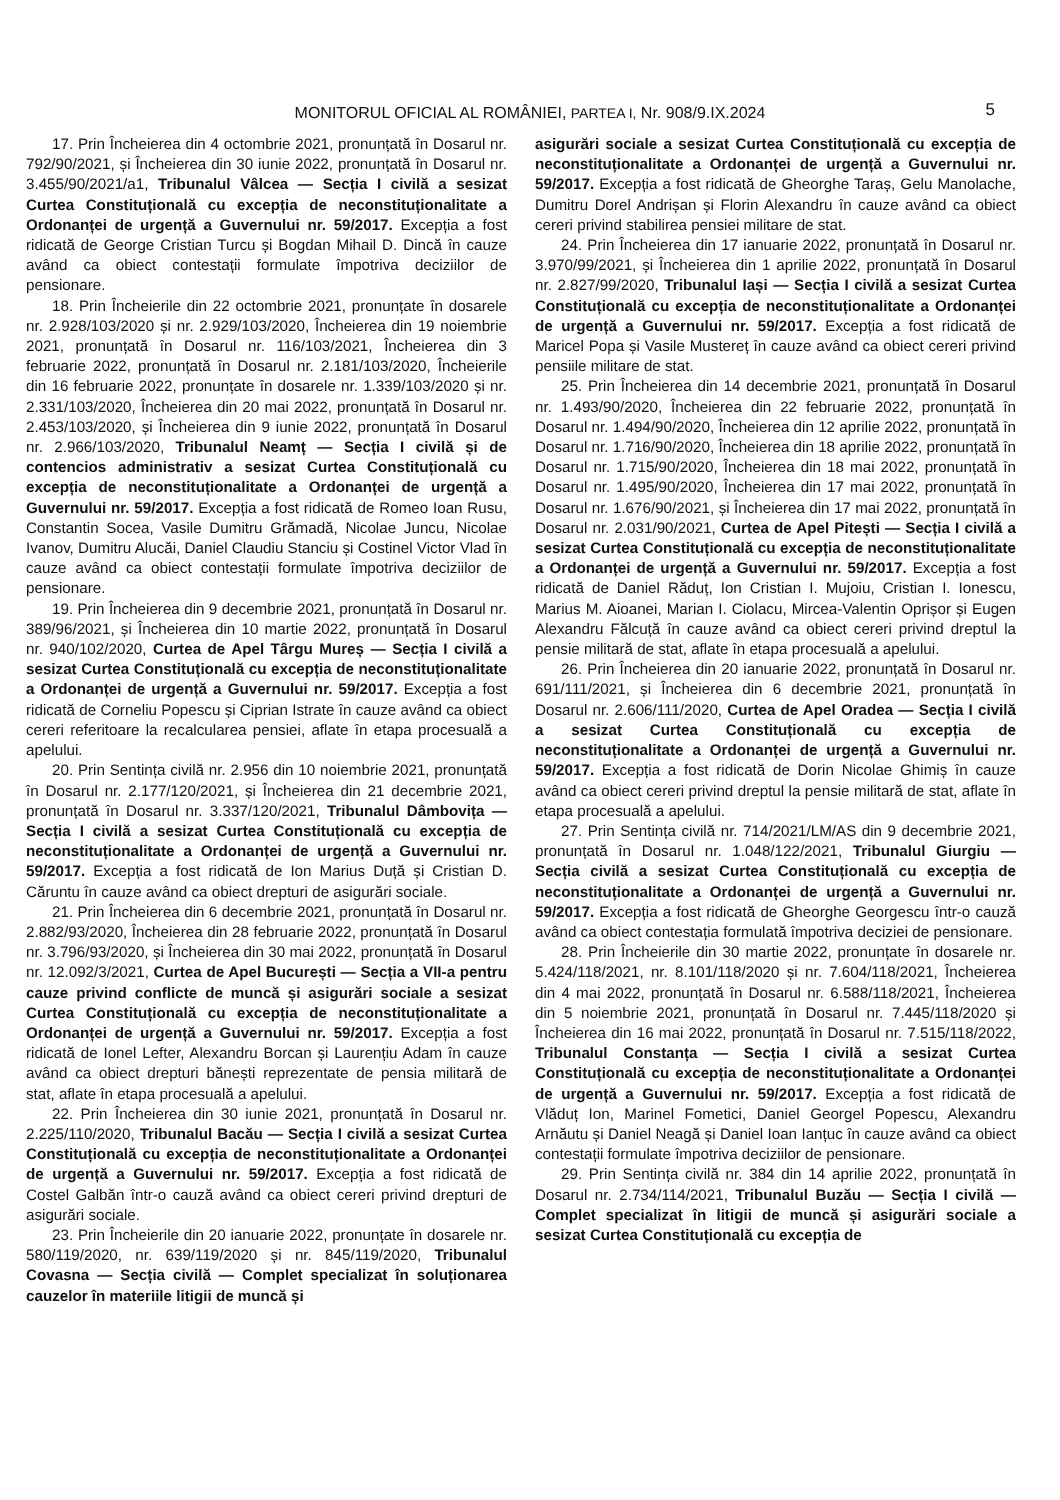MONITORUL OFICIAL AL ROMÂNIEI, PARTEA I, Nr. 908/9.IX.2024 5
17. Prin Încheierea din 4 octombrie 2021, pronunțată în Dosarul nr. 792/90/2021, și Încheierea din 30 iunie 2022, pronunțată în Dosarul nr. 3.455/90/2021/a1, Tribunalul Vâlcea — Secția I civilă a sesizat Curtea Constituțională cu excepția de neconstituționalitate a Ordonanței de urgență a Guvernului nr. 59/2017. Excepția a fost ridicată de George Cristian Turcu și Bogdan Mihail D. Dincă în cauze având ca obiect contestații formulate împotriva deciziilor de pensionare.
18. Prin Încheierile din 22 octombrie 2021, pronunțate în dosarele nr. 2.928/103/2020 și nr. 2.929/103/2020, Încheierea din 19 noiembrie 2021, pronunțată în Dosarul nr. 116/103/2021, Încheierea din 3 februarie 2022, pronunțată în Dosarul nr. 2.181/103/2020, Încheierile din 16 februarie 2022, pronunțate în dosarele nr. 1.339/103/2020 și nr. 2.331/103/2020, Încheierea din 20 mai 2022, pronunțată în Dosarul nr. 2.453/103/2020, și Încheierea din 9 iunie 2022, pronunțată în Dosarul nr. 2.966/103/2020, Tribunalul Neamț — Secția I civilă și de contencios administrativ a sesizat Curtea Constituțională cu excepția de neconstituționalitate a Ordonanței de urgență a Guvernului nr. 59/2017. Excepția a fost ridicată de Romeo Ioan Rusu, Constantin Socea, Vasile Dumitru Grămadă, Nicolae Juncu, Nicolae Ivanov, Dumitru Alucăi, Daniel Claudiu Stanciu și Costinel Victor Vlad în cauze având ca obiect contestații formulate împotriva deciziilor de pensionare.
19. Prin Încheierea din 9 decembrie 2021, pronunțată în Dosarul nr. 389/96/2021, și Încheierea din 10 martie 2022, pronunțată în Dosarul nr. 940/102/2020, Curtea de Apel Târgu Mureș — Secția I civilă a sesizat Curtea Constituțională cu excepția de neconstituționalitate a Ordonanței de urgență a Guvernului nr. 59/2017. Excepția a fost ridicată de Corneliu Popescu și Ciprian Istrate în cauze având ca obiect cereri referitoare la recalcularea pensiei, aflate în etapa procesuală a apelului.
20. Prin Sentința civilă nr. 2.956 din 10 noiembrie 2021, pronunțată în Dosarul nr. 2.177/120/2021, și Încheierea din 21 decembrie 2021, pronunțată în Dosarul nr. 3.337/120/2021, Tribunalul Dâmbovița — Secția I civilă a sesizat Curtea Constituțională cu excepția de neconstituționalitate a Ordonanței de urgență a Guvernului nr. 59/2017. Excepția a fost ridicată de Ion Marius Duță și Cristian D. Căruntu în cauze având ca obiect drepturi de asigurări sociale.
21. Prin Încheierea din 6 decembrie 2021, pronunțată în Dosarul nr. 2.882/93/2020, Încheierea din 28 februarie 2022, pronunțată în Dosarul nr. 3.796/93/2020, și Încheierea din 30 mai 2022, pronunțată în Dosarul nr. 12.092/3/2021, Curtea de Apel București — Secția a VII-a pentru cauze privind conflicte de muncă și asigurări sociale a sesizat Curtea Constituțională cu excepția de neconstituționalitate a Ordonanței de urgență a Guvernului nr. 59/2017. Excepția a fost ridicată de Ionel Lefter, Alexandru Borcan și Laurențiu Adam în cauze având ca obiect drepturi bănești reprezentate de pensia militară de stat, aflate în etapa procesuală a apelului.
22. Prin Încheierea din 30 iunie 2021, pronunțată în Dosarul nr. 2.225/110/2020, Tribunalul Bacău — Secția I civilă a sesizat Curtea Constituțională cu excepția de neconstituționalitate a Ordonanței de urgență a Guvernului nr. 59/2017. Excepția a fost ridicată de Costel Galbăn într-o cauză având ca obiect cereri privind drepturi de asigurări sociale.
23. Prin Încheierile din 20 ianuarie 2022, pronunțate în dosarele nr. 580/119/2020, nr. 639/119/2020 și nr. 845/119/2020, Tribunalul Covasna — Secția civilă — Complet specializat în soluționarea cauzelor în materiile litigii de muncă și
asigurări sociale a sesizat Curtea Constituțională cu excepția de neconstituționalitate a Ordonanței de urgență a Guvernului nr. 59/2017. Excepția a fost ridicată de Gheorghe Taraș, Gelu Manolache, Dumitru Dorel Andrișan și Florin Alexandru în cauze având ca obiect cereri privind stabilirea pensiei militare de stat.
24. Prin Încheierea din 17 ianuarie 2022, pronunțată în Dosarul nr. 3.970/99/2021, și Încheierea din 1 aprilie 2022, pronunțată în Dosarul nr. 2.827/99/2020, Tribunalul Iași — Secția I civilă a sesizat Curtea Constituțională cu excepția de neconstituționalitate a Ordonanței de urgență a Guvernului nr. 59/2017. Excepția a fost ridicată de Maricel Popa și Vasile Mustereț în cauze având ca obiect cereri privind pensiile militare de stat.
25. Prin Încheierea din 14 decembrie 2021, pronunțată în Dosarul nr. 1.493/90/2020, Încheierea din 22 februarie 2022, pronunțată în Dosarul nr. 1.494/90/2020, Încheierea din 12 aprilie 2022, pronunțată în Dosarul nr. 1.716/90/2020, Încheierea din 18 aprilie 2022, pronunțată în Dosarul nr. 1.715/90/2020, Încheierea din 18 mai 2022, pronunțată în Dosarul nr. 1.495/90/2020, Încheierea din 17 mai 2022, pronunțată în Dosarul nr. 1.676/90/2021, și Încheierea din 17 mai 2022, pronunțată în Dosarul nr. 2.031/90/2021, Curtea de Apel Pitești — Secția I civilă a sesizat Curtea Constituțională cu excepția de neconstituționalitate a Ordonanței de urgență a Guvernului nr. 59/2017. Excepția a fost ridicată de Daniel Răduț, Ion Cristian I. Mujoiu, Cristian I. Ionescu, Marius M. Aioanei, Marian I. Ciolacu, Mircea-Valentin Oprișor și Eugen Alexandru Fălcuță în cauze având ca obiect cereri privind dreptul la pensie militară de stat, aflate în etapa procesuală a apelului.
26. Prin Încheierea din 20 ianuarie 2022, pronunțată în Dosarul nr. 691/111/2021, și Încheierea din 6 decembrie 2021, pronunțată în Dosarul nr. 2.606/111/2020, Curtea de Apel Oradea — Secția I civilă a sesizat Curtea Constituțională cu excepția de neconstituționalitate a Ordonanței de urgență a Guvernului nr. 59/2017. Excepția a fost ridicată de Dorin Nicolae Ghimiș în cauze având ca obiect cereri privind dreptul la pensie militară de stat, aflate în etapa procesuală a apelului.
27. Prin Sentința civilă nr. 714/2021/LM/AS din 9 decembrie 2021, pronunțată în Dosarul nr. 1.048/122/2021, Tribunalul Giurgiu — Secția civilă a sesizat Curtea Constituțională cu excepția de neconstituționalitate a Ordonanței de urgență a Guvernului nr. 59/2017. Excepția a fost ridicată de Gheorghe Georgescu într-o cauză având ca obiect contestația formulată împotriva deciziei de pensionare.
28. Prin Încheierile din 30 martie 2022, pronunțate în dosarele nr. 5.424/118/2021, nr. 8.101/118/2020 și nr. 7.604/118/2021, Încheierea din 4 mai 2022, pronunțată în Dosarul nr. 6.588/118/2021, Încheierea din 5 noiembrie 2021, pronunțată în Dosarul nr. 7.445/118/2020 și Încheierea din 16 mai 2022, pronunțată în Dosarul nr. 7.515/118/2022, Tribunalul Constanța — Secția I civilă a sesizat Curtea Constituțională cu excepția de neconstituționalitate a Ordonanței de urgență a Guvernului nr. 59/2017. Excepția a fost ridicată de Vlăduț Ion, Marinel Fometici, Daniel Georgel Popescu, Alexandru Arnăutu și Daniel Neagă și Daniel Ioan Ianțuc în cauze având ca obiect contestații formulate împotriva deciziilor de pensionare.
29. Prin Sentința civilă nr. 384 din 14 aprilie 2022, pronunțată în Dosarul nr. 2.734/114/2021, Tribunalul Buzău — Secția I civilă — Complet specializat în litigii de muncă și asigurări sociale a sesizat Curtea Constituțională cu excepția de